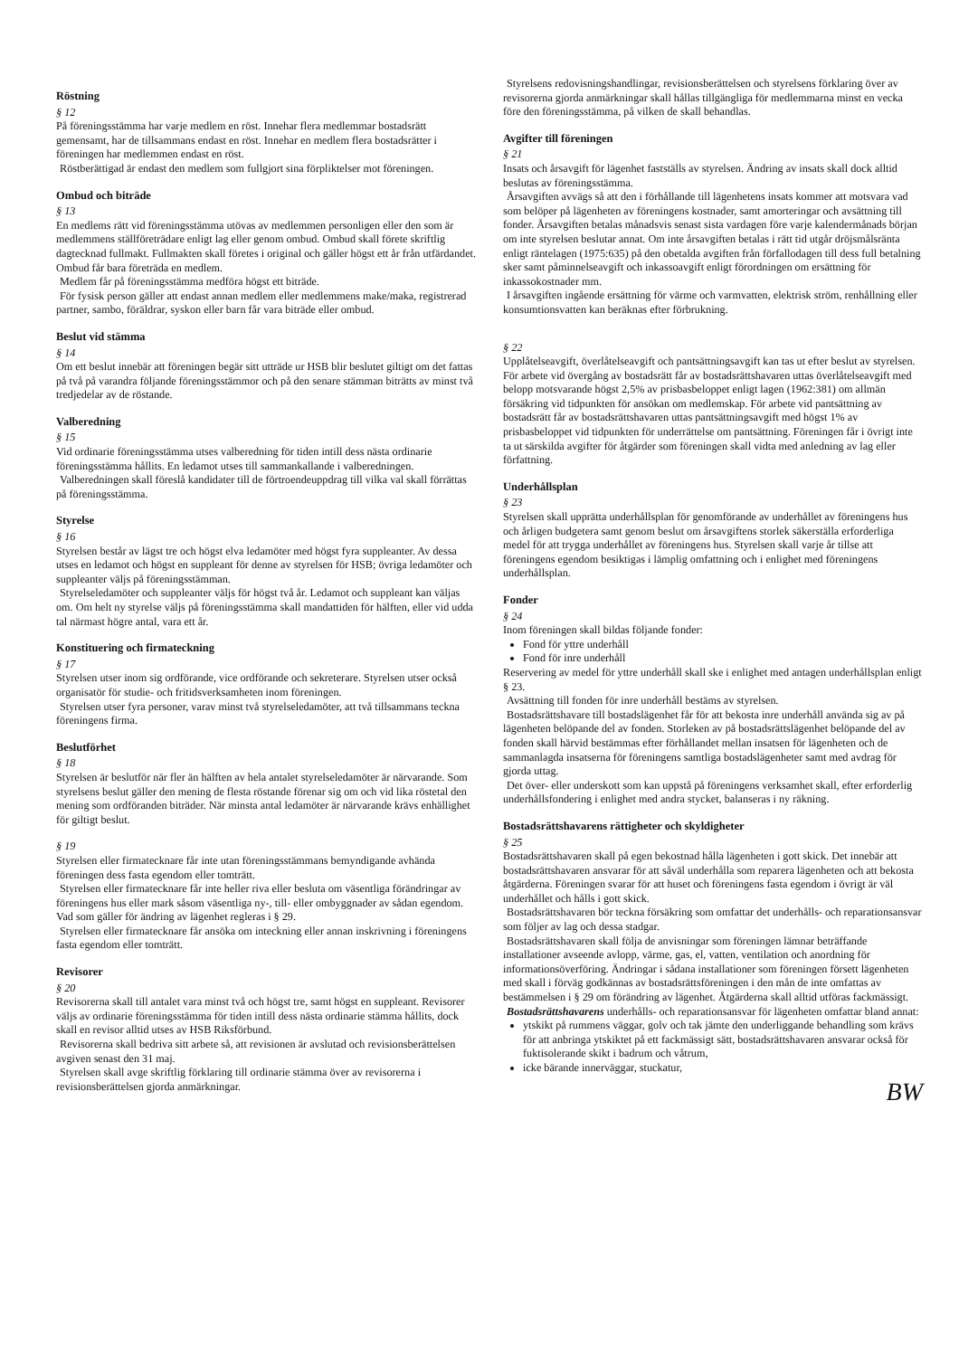Röstning
§ 12
På föreningsstämma har varje medlem en röst. Innehar flera medlemmar bostadsrätt gemensamt, har de tillsammans endast en röst. Innehar en medlem flera bostadsrätter i föreningen har medlemmen endast en röst.
Röstberättigad är endast den medlem som fullgjort sina förpliktelser mot föreningen.
Ombud och biträde
§ 13
En medlems rätt vid föreningsstämma utövas av medlemmen personligen eller den som är medlemmens ställföreträdare enligt lag eller genom ombud. Ombud skall förete skriftlig dagtecknad fullmakt. Fullmakten skall företes i original och gäller högst ett år från utfärdandet. Ombud får bara företräda en medlem.
Medlem får på föreningsstämma medföra högst ett biträde.
För fysisk person gäller att endast annan medlem eller medlemmens make/maka, registrerad partner, sambo, föräldrar, syskon eller barn får vara biträde eller ombud.
Beslut vid stämma
§ 14
Om ett beslut innebär att föreningen begär sitt utträde ur HSB blir beslutet giltigt om det fattas på två på varandra följande föreningsstämmor och på den senare stämman biträtts av minst två tredjedelar av de röstande.
Valberedning
§ 15
Vid ordinarie föreningsstämma utses valberedning för tiden intill dess nästa ordinarie föreningsstämma hållits. En ledamot utses till sammankallande i valberedningen.
Valberedningen skall föreslå kandidater till de förtroendeuppdrag till vilka val skall förrättas på föreningsstämma.
Styrelse
§ 16
Styrelsen består av lägst tre och högst elva ledamöter med högst fyra suppleanter. Av dessa utses en ledamot och högst en suppleant för denne av styrelsen för HSB; övriga ledamöter och suppleanter väljs på föreningsstämman.
Styrelseledamöter och suppleanter väljs för högst två år. Ledamot och suppleant kan väljas om. Om helt ny styrelse väljs på föreningsstämma skall mandattiden för hälften, eller vid udda tal närmast högre antal, vara ett år.
Konstituering och firmateckning
§ 17
Styrelsen utser inom sig ordförande, vice ordförande och sekreterare. Styrelsen utser också organisatör för studie- och fritidsverksamheten inom föreningen.
Styrelsen utser fyra personer, varav minst två styrelseledamöter, att två tillsammans teckna föreningens firma.
Beslutförhet
§ 18
Styrelsen är beslutför när fler än hälften av hela antalet styrelseledamöter är närvarande. Som styrelsens beslut gäller den mening de flesta röstande förenar sig om och vid lika röstetal den mening som ordföranden biträder. När minsta antal ledamöter är närvarande krävs enhällighet för giltigt beslut.
§ 19
Styrelsen eller firmatecknare får inte utan föreningsstämmans bemyndigande avhända föreningen dess fasta egendom eller tomträtt.
Styrelsen eller firmatecknare får inte heller riva eller besluta om väsentliga förändringar av föreningens hus eller mark såsom väsentliga ny-, till- eller ombyggnader av sådan egendom. Vad som gäller för ändring av lägenhet regleras i § 29.
Styrelsen eller firmatecknare får ansöka om inteckning eller annan inskrivning i föreningens fasta egendom eller tomträtt.
Revisorer
§ 20
Revisorerna skall till antalet vara minst två och högst tre, samt högst en suppleant. Revisorer väljs av ordinarie föreningsstämma för tiden intill dess nästa ordinarie stämma hållits, dock skall en revisor alltid utses av HSB Riksförbund.
Revisorerna skall bedriva sitt arbete så, att revisionen är avslutad och revisionsberättelsen avgiven senast den 31 maj.
Styrelsen skall avge skriftlig förklaring till ordinarie stämma över av revisorerna i revisionsberättelsen gjorda anmärkningar.
Styrelsens redovisningshandlingar, revisionsberättelsen och styrelsens förklaring över av revisorerna gjorda anmärkningar skall hållas tillgängliga för medlemmarna minst en vecka före den föreningsstämma, på vilken de skall behandlas.
Avgifter till föreningen
§ 21
Insats och årsavgift för lägenhet fastställs av styrelsen. Ändring av insats skall dock alltid beslutas av föreningsstämma.
Årsavgiften avvägs så att den i förhållande till lägenhetens insats kommer att motsvara vad som belöper på lägenheten av föreningens kostnader, samt amorteringar och avsättning till fonder. Årsavgiften betalas månadsvis senast sista vardagen före varje kalendermånads början om inte styrelsen beslutar annat. Om inte årsavgiften betalas i rätt tid utgår dröjsmålsränta enligt räntelagen (1975:635) på den obetalda avgiften från förfallodagen till dess full betalning sker samt påminnelseavgift och inkassoavgift enligt förordningen om ersättning för inkassokostnader mm.
I årsavgiften ingående ersättning för värme och varmvatten, elektrisk ström, renhållning eller konsumtionsvatten kan beräknas efter förbrukning.
§ 22
Upplåtelseavgift, överlåtelseavgift och pantsättningsavgift kan tas ut efter beslut av styrelsen. För arbete vid övergång av bostadsrätt får av bostadsrättshavaren uttas överlåtelseavgift med belopp motsvarande högst 2,5% av prisbasbeloppet enligt lagen (1962:381) om allmän försäkring vid tidpunkten för ansökan om medlemskap. För arbete vid pantsättning av bostadsrätt får av bostadsrättshavaren uttas pantsättningsavgift med högst 1% av prisbasbeloppet vid tidpunkten för underrättelse om pantsättning. Föreningen får i övrigt inte ta ut särskilda avgifter för åtgärder som föreningen skall vidta med anledning av lag eller författning.
Underhållsplan
§ 23
Styrelsen skall upprätta underhållsplan för genomförande av underhållet av föreningens hus och årligen budgetera samt genom beslut om årsavgiftens storlek säkerställa erforderliga medel för att trygga underhållet av föreningens hus. Styrelsen skall varje år tillse att föreningens egendom besiktigas i lämplig omfattning och i enlighet med föreningens underhållsplan.
Fonder
§ 24
Inom föreningen skall bildas följande fonder:
Fond för yttre underhåll
Fond för inre underhåll
Reservering av medel för yttre underhåll skall ske i enlighet med antagen underhållsplan enligt § 23.
Avsättning till fonden för inre underhåll bestäms av styrelsen.
Bostadsrättshavare till bostadslägenhet får för att bekosta inre underhåll använda sig av på lägenheten belöpande del av fonden. Storleken av på bostadsrättslägenhet belöpande del av fonden skall härvid bestämmas efter förhållandet mellan insatsen för lägenheten och de sammanlagda insatserna för föreningens samtliga bostadslägenheter samt med avdrag för gjorda uttag.
Det över- eller underskott som kan uppstå på föreningens verksamhet skall, efter erforderlig underhållsfondering i enlighet med andra stycket, balanseras i ny räkning.
Bostadsrättshavarens rättigheter och skyldigheter
§ 25
Bostadsrättshavaren skall på egen bekostnad hålla lägenheten i gott skick. Det innebär att bostadsrättshavaren ansvarar för att såväl underhålla som reparera lägenheten och att bekosta åtgärderna. Föreningen svarar för att huset och föreningens fasta egendom i övrigt är väl underhållet och hålls i gott skick.
Bostadsrättshavaren bör teckna försäkring som omfattar det underhålls- och reparationsansvar som följer av lag och dessa stadgar.
Bostadsrättshavaren skall följa de anvisningar som föreningen lämnar beträffande installationer avseende avlopp, värme, gas, el, vatten, ventilation och anordning för informationsöverföring. Ändringar i sådana installationer som föreningen försett lägenheten med skall i förväg godkännas av bostadsrättsföreningen i den mån de inte omfattas av bestämmelsen i § 29 om förändring av lägenhet. Åtgärderna skall alltid utföras fackmässigt.
Bostadsrättshavarens underhålls- och reparationsansvar för lägenheten omfattar bland annat:
ytskikt på rummens väggar, golv och tak jämte den underliggande behandling som krävs för att anbringa ytskiktet på ett fackmässigt sätt, bostadsrättshavaren ansvarar också för fuktisolerande skikt i badrum och våtrum,
icke bärande innerväggar, stuckatur,
BW